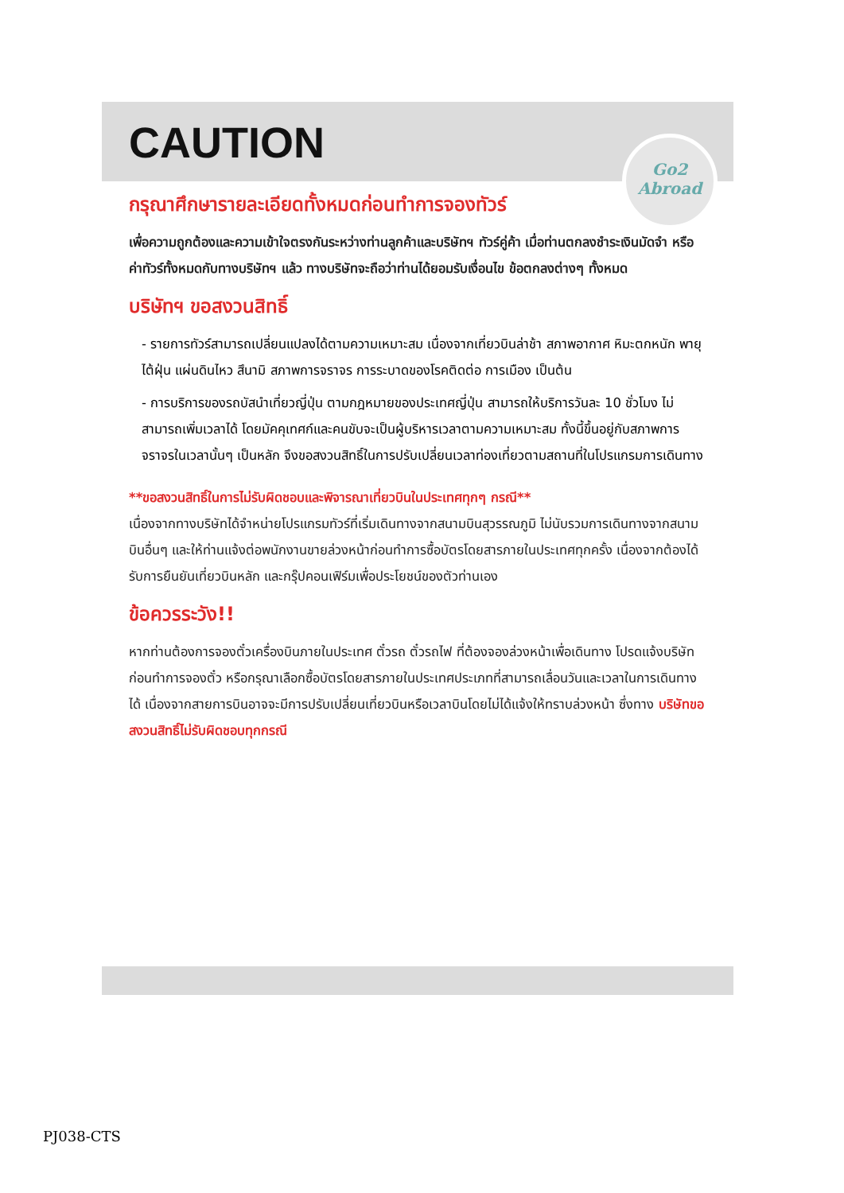Go2
Abroad
CAUTION
กรุณาศึกษารายละเอียดทั้งหมดก่อนทำการจองทัวร์
เพื่อความถูกต้องและความเข้าใจตรงกันระหว่างท่านลูกค้าและบริษัทฯ ทัวร์คู่ค้า เมื่อท่านตกลงชำระเงินมัดจำ หรือค่าทัวร์ทั้งหมดกับทางบริษัทฯ แล้ว ทางบริษัทจะถือว่าท่านได้ยอมรับเงื่อนไข ข้อตกลงต่างๆ ทั้งหมด
บริษัทฯ ขอสงวนสิทธิ์
- รายการทัวร์สามารถเปลี่ยนแปลงได้ตามความเหมาะสม เนื่องจากเที่ยวบินล่าช้า สภาพอากาศ หิมะตกหนัก พายุไต้ฝุ่น แผ่นดินไหว สึนามิ สภาพการจราจร การระบาดของโรคติดต่อ การเมือง เป็นต้น
- การบริการของรถบัสนำเที่ยวญี่ปุ่น ตามกฎหมายของประเทศญี่ปุ่น สามารถให้บริการวันละ 10 ชั่วโมง ไม่สามารถเพิ่มเวลาได้ โดยมัคคุเทศก์และคนขับจะเป็นผู้บริหารเวลาตามความเหมาะสม ทั้งนี้ขึ้นอยู่กับสภาพการจราจรในเวลานั้นๆ เป็นหลัก จึงขอสงวนสิทธิ์ในการปรับเปลี่ยนเวลาท่องเที่ยวตามสถานที่ในโปรแกรมการเดินทาง
**ขอสงวนสิทธิ์ในการไม่รับผิดชอบและพิจารณาเที่ยวบินในประเทศทุกๆ กรณี**
เนื่องจากทางบริษัทได้จำหน่ายโปรแกรมทัวร์ที่เริ่มเดินทางจากสนามบินสุวรรณภูมิ ไม่นับรวมการเดินทางจากสนามบินอื่นๆ และให้ท่านแจ้งต่อพนักงานขายล่วงหน้าก่อนทำการซื้อบัตรโดยสารภายในประเทศทุกครั้ง เนื่องจากต้องได้รับการยืนยันเที่ยวบินหลัก และกรุ๊ปคอนเฟิร์มเพื่อประโยชน์ของตัวท่านเอง
ข้อควรระวัง!!
หากท่านต้องการจองตั๋วเครื่องบินภายในประเทศ ตั๋วรถ ตั๋วรถไฟ ที่ต้องจองล่วงหน้าเพื่อเดินทาง โปรดแจ้งบริษัทก่อนทำการจองตั๋ว หรือกรุณาเลือกซื้อบัตรโดยสารภายในประเทศประเภทที่สามารถเลื่อนวันและเวลาในการเดินทางได้ เนื่องจากสายการบินอาจจะมีการปรับเปลี่ยนเที่ยวบินหรือเวลาบินโดยไม่ได้แจ้งให้ทราบล่วงหน้า ซึ่งทาง บริษัทขอสงวนสิทธิ์ไม่รับผิดชอบทุกกรณี
PJ038-CTS